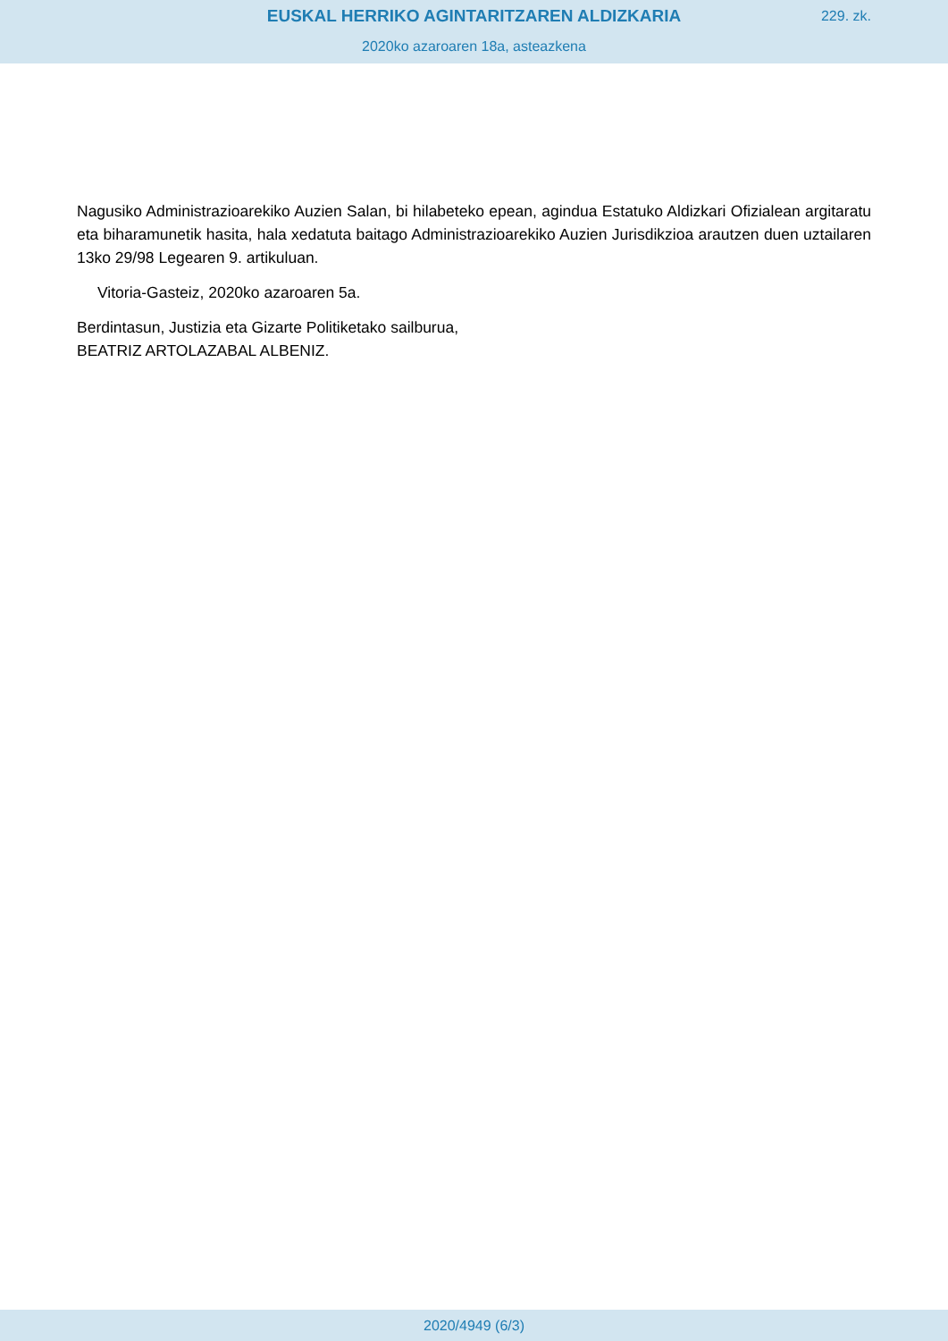EUSKAL HERRIKO AGINTARITZAREN ALDIZKARIA
229. zk.
2020ko azaroaren 18a, asteazkena
Nagusiko Administrazioarekiko Auzien Salan, bi hilabeteko epean, agindua Estatuko Aldizkari Ofizialean argitaratu eta biharamunetik hasita, hala xedatuta baitago Administrazioarekiko Auzien Jurisdikzioa arautzen duen uztailaren 13ko 29/98 Legearen 9. artikuluan.
Vitoria-Gasteiz, 2020ko azaroaren 5a.
Berdintasun, Justizia eta Gizarte Politiketako sailburua,
BEATRIZ ARTOLAZABAL ALBENIZ.
2020/4949 (6/3)